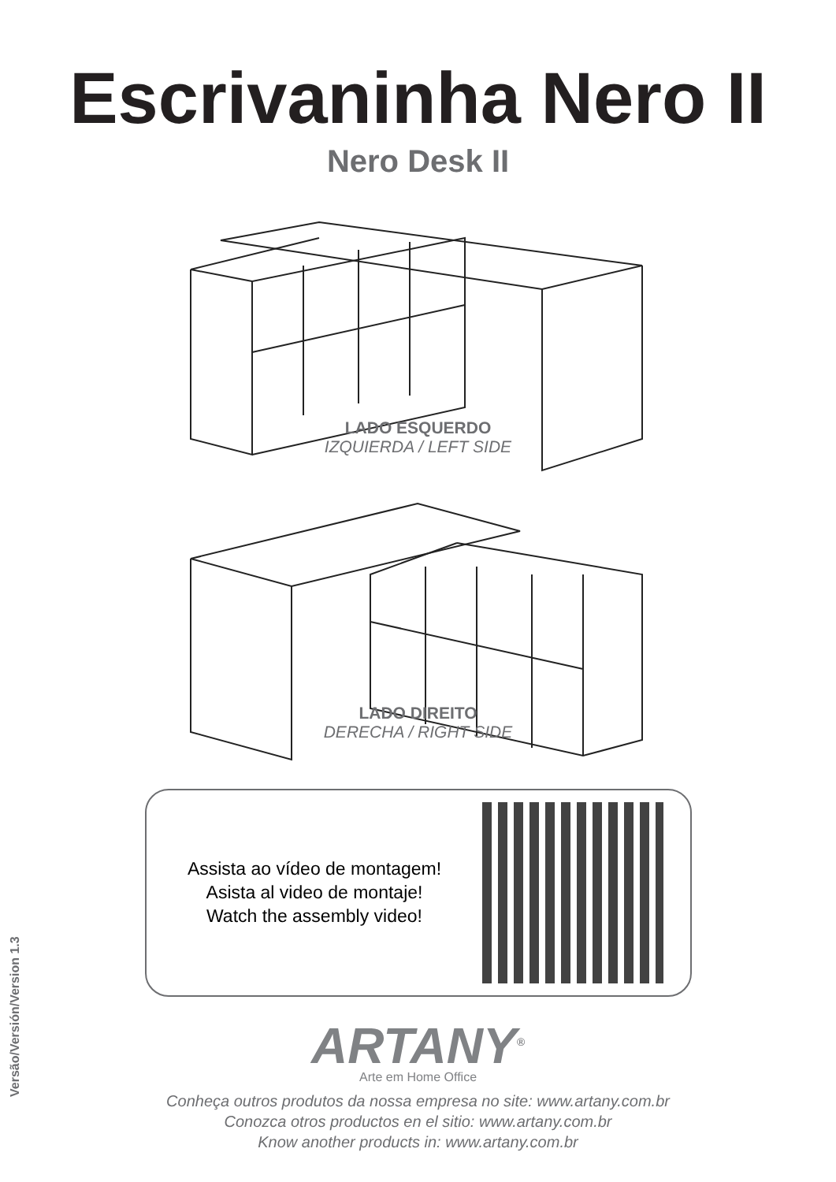Escrivaninha Nero II
Nero Desk II
LADO ESQUERDO
IZQUIERDA / LEFT SIDE
LADO DIREITO
DERECHA / RIGHT SIDE
Assista ao vídeo de montagem!
Asista al video de montaje!
Watch the assembly video!
ARTANY<sup>®</sup>
Arte em Home Office
Conheça outros produtos da nossa empresa no site: www.artany.com.br
Conozca otros productos en el sitio: www.artany.com.br
Know another products in: www.artany.com.br
Versão/Versión/Version 1.3